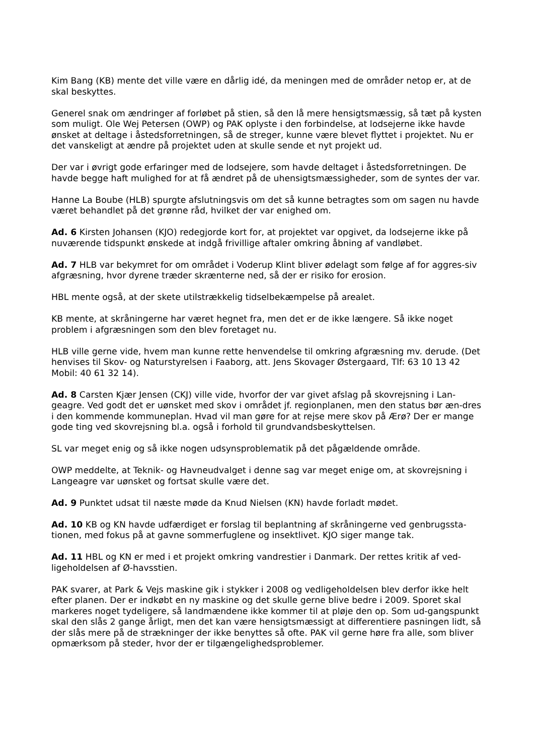Kim Bang (KB) mente det ville være en dårlig idé, da meningen med de områder netop er, at de skal beskyttes.
Generel snak om ændringer af forløbet på stien, så den lå mere hensigtsmæssig, så tæt på kysten som muligt. Ole Wej Petersen (OWP) og PAK oplyste i den forbindelse, at lodsejerne ikke havde ønsket at deltage i åstedsforretningen, så de streger, kunne være blevet flyttet i projektet. Nu er det vanskeligt at ændre på projektet uden at skulle sende et nyt projekt ud.
Der var i øvrigt gode erfaringer med de lodsejere, som havde deltaget i åstedsforretningen. De havde begge haft mulighed for at få ændret på de uhensigtsmæssigheder, som de syntes der var.
Hanne La Boube (HLB) spurgte afslutningsvis om det så kunne betragtes som om sagen nu havde været behandlet på det grønne råd, hvilket der var enighed om.
Ad. 6 Kirsten Johansen (KJO) redegjorde kort for, at projektet var opgivet, da lodsejerne ikke på nuværende tidspunkt ønskede at indgå frivillige aftaler omkring åbning af vandløbet.
Ad. 7 HLB var bekymret for om området i Voderup Klint bliver ødelagt som følge af for aggres-siv afgræsning, hvor dyrene træder skrænterne ned, så der er risiko for erosion.
HBL mente også, at der skete utilstrækkelig tidselbekæmpelse på arealet.
KB mente, at skråningerne har været hegnet fra, men det er de ikke længere. Så ikke noget problem i afgræsningen som den blev foretaget nu.
HLB ville gerne vide, hvem man kunne rette henvendelse til omkring afgræsning mv. derude. (Det henvises til Skov- og Naturstyrelsen i Faaborg, att. Jens Skovager Østergaard, Tlf: 63 10 13 42 Mobil: 40 61 32 14).
Ad. 8 Carsten Kjær Jensen (CKJ) ville vide, hvorfor der var givet afslag på skovrejsning i Lan-geagre. Ved godt det er uønsket med skov i området jf. regionplanen, men den status bør æn-dres i den kommende kommuneplan. Hvad vil man gøre for at rejse mere skov på Ærø? Der er mange gode ting ved skovrejsning bl.a. også i forhold til grundvandsbeskyttelsen.
SL var meget enig og så ikke nogen udsynsproblematik på det pågældende område.
OWP meddelte, at Teknik- og Havneudvalget i denne sag var meget enige om, at skovrejsning i Langeagre var uønsket og fortsat skulle være det.
Ad. 9 Punktet udsat til næste møde da Knud Nielsen (KN) havde forladt mødet.
Ad. 10 KB og KN havde udfærdiget er forslag til beplantning af skråningerne ved genbrugssta-tionen, med fokus på at gavne sommerfuglene og insektlivet. KJO siger mange tak.
Ad. 11 HBL og KN er med i et projekt omkring vandrestier i Danmark. Der rettes kritik af ved-ligeholdelsen af Ø-havsstien.
PAK svarer, at Park & Vejs maskine gik i stykker i 2008 og vedligeholdelsen blev derfor ikke helt efter planen. Der er indkøbt en ny maskine og det skulle gerne blive bedre i 2009. Sporet skal markeres noget tydeligere, så landmændene ikke kommer til at pløje den op. Som ud-gangspunkt skal den slås 2 gange årligt, men det kan være hensigtsmæssigt at differentiere pasningen lidt, så der slås mere på de strækninger der ikke benyttes så ofte. PAK vil gerne høre fra alle, som bliver opmærksom på steder, hvor der er tilgængelighedsproblemer.